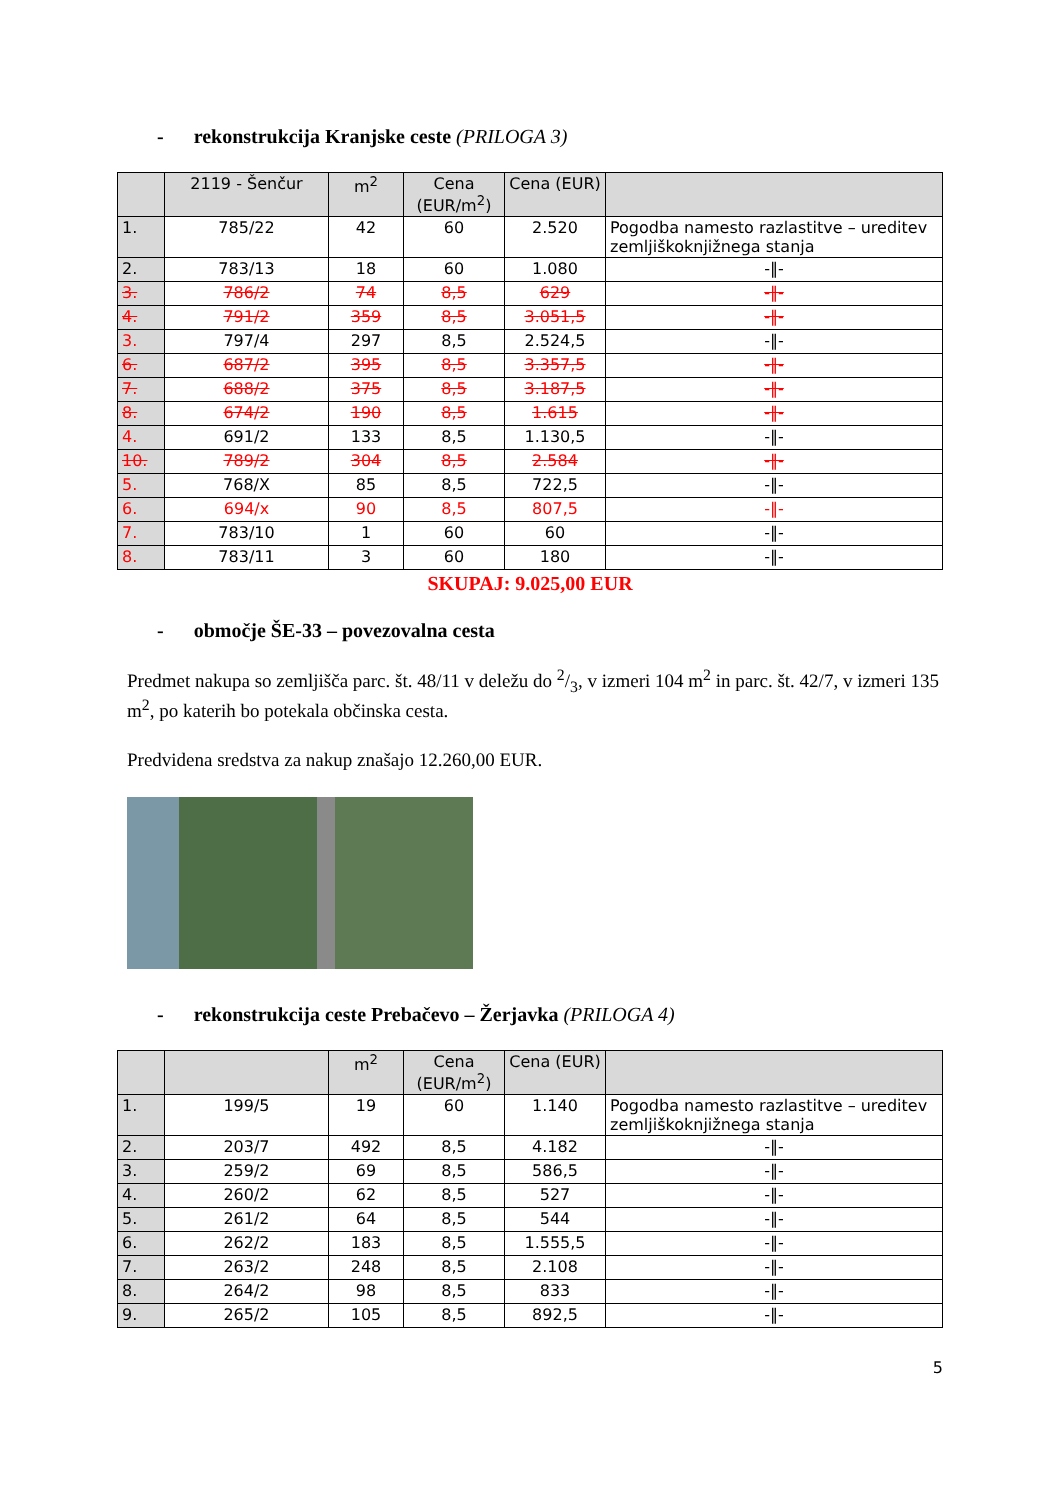- rekonstrukcija Kranjske ceste (PRILOGA 3)
| | 2119 - Šenčur | m<sup>2</sup> | Cena (EUR/m<sup>2</sup>) | Cena (EUR) | |
| --- | --- | --- | --- | --- | --- |
| 1. | 785/22 | 42 | 60 | 2.520 | Pogodba namesto razlastitve – ureditev zemljiškoknjižnega stanja |
| 2. | 783/13 | 18 | 60 | 1.080 | -‖- |
| 3. | 786/2 | 74 | 8,5 | 629 | -‖- |
| 4. | 791/2 | 359 | 8,5 | 3.051,5 | -‖- |
| 3. | 797/4 | 297 | 8,5 | 2.524,5 | -‖- |
| 6. | 687/2 | 395 | 8,5 | 3.357,5 | -‖- |
| 7. | 688/2 | 375 | 8,5 | 3.187,5 | -‖- |
| 8. | 674/2 | 190 | 8,5 | 1.615 | -‖- |
| 4. | 691/2 | 133 | 8,5 | 1.130,5 | -‖- |
| 10. | 789/2 | 304 | 8,5 | 2.584 | -‖- |
| 5. | 768/X | 85 | 8,5 | 722,5 | -‖- |
| 6. | 694/x | 90 | 8,5 | 807,5 | -‖- |
| 7. | 783/10 | 1 | 60 | 60 | -‖- |
| 8. | 783/11 | 3 | 60 | 180 | -‖- |
SKUPAJ: 9.025,00 EUR
- območje ŠE-33 – povezovalna cesta
Predmet nakupa so zemljišča parc. št. 48/11 v deležu do 2/3, v izmeri 104 m<sup>2</sup> in parc. št. 42/7, v izmeri 135 m<sup>2</sup>, po katerih bo potekala občinska cesta.
Predvidena sredstva za nakup znašajo 12.260,00 EUR.
- rekonstrukcija ceste Prebačevo – Žerjavka (PRILOGA 4)
| | | m<sup>2</sup> | Cena (EUR/m<sup>2</sup>) | Cena (EUR) | |
| --- | --- | --- | --- | --- | --- |
| 1. | 199/5 | 19 | 60 | 1.140 | Pogodba namesto razlastitve – ureditev zemljiškoknjižnega stanja |
| 2. | 203/7 | 492 | 8,5 | 4.182 | -‖- |
| 3. | 259/2 | 69 | 8,5 | 586,5 | -‖- |
| 4. | 260/2 | 62 | 8,5 | 527 | -‖- |
| 5. | 261/2 | 64 | 8,5 | 544 | -‖- |
| 6. | 262/2 | 183 | 8,5 | 1.555,5 | -‖- |
| 7. | 263/2 | 248 | 8,5 | 2.108 | -‖- |
| 8. | 264/2 | 98 | 8,5 | 833 | -‖- |
| 9. | 265/2 | 105 | 8,5 | 892,5 | -‖- |
5